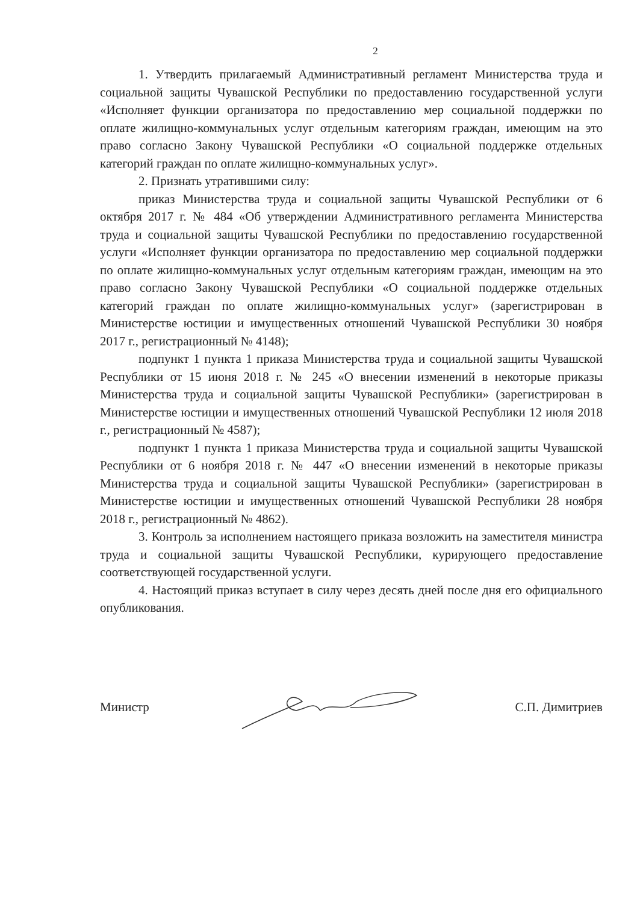2
1. Утвердить прилагаемый Административный регламент Министерства труда и социальной защиты Чувашской Республики по предоставлению государственной услуги «Исполняет функции организатора по предоставлению мер социальной поддержки по оплате жилищно-коммунальных услуг отдельным категориям граждан, имеющим на это право согласно Закону Чувашской Республики «О социальной поддержке отдельных категорий граждан по оплате жилищно-коммунальных услуг».
2. Признать утратившими силу:
приказ Министерства труда и социальной защиты Чувашской Республики от 6 октября 2017 г. № 484 «Об утверждении Административного регламента Министерства труда и социальной защиты Чувашской Республики по предоставлению государственной услуги «Исполняет функции организатора по предоставлению мер социальной поддержки по оплате жилищно-коммунальных услуг отдельным категориям граждан, имеющим на это право согласно Закону Чувашской Республики «О социальной поддержке отдельных категорий граждан по оплате жилищно-коммунальных услуг» (зарегистрирован в Министерстве юстиции и имущественных отношений Чувашской Республики 30 ноября 2017 г., регистрационный № 4148);
подпункт 1 пункта 1 приказа Министерства труда и социальной защиты Чувашской Республики от 15 июня 2018 г. № 245 «О внесении изменений в некоторые приказы Министерства труда и социальной защиты Чувашской Республики» (зарегистрирован в Министерстве юстиции и имущественных отношений Чувашской Республики 12 июля 2018 г., регистрационный № 4587);
подпункт 1 пункта 1 приказа Министерства труда и социальной защиты Чувашской Республики от 6 ноября 2018 г. № 447 «О внесении изменений в некоторые приказы Министерства труда и социальной защиты Чувашской Республики» (зарегистрирован в Министерстве юстиции и имущественных отношений Чувашской Республики 28 ноября 2018 г., регистрационный № 4862).
3. Контроль за исполнением настоящего приказа возложить на заместителя министра труда и социальной защиты Чувашской Республики, курирующего предоставление соответствующей государственной услуги.
4. Настоящий приказ вступает в силу через десять дней после дня его официального опубликования.
Министр С.П. Димитриев